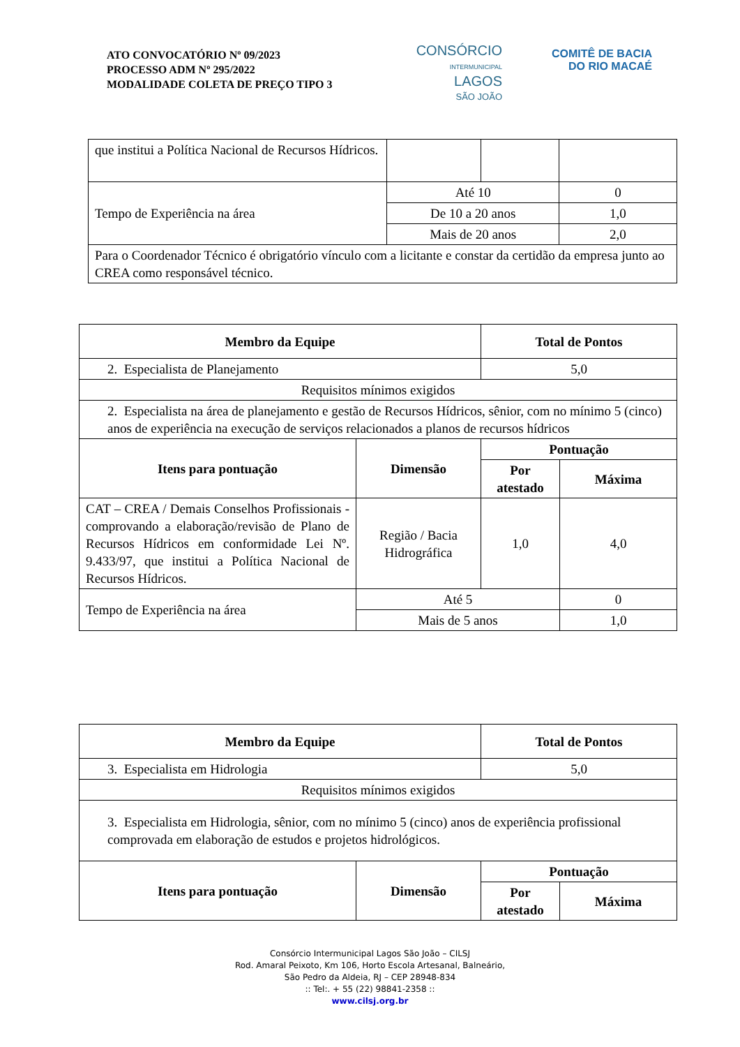ATO CONVOCATÓRIO Nº 09/2023
PROCESSO ADM Nº 295/2022
MODALIDADE COLETA DE PREÇO TIPO 3
CONSÓRCIO
INTERMUNICIPAL
LAGOS
SÃO JOÃO
COMITÊ DE BACIA
DO RIO MACAÉ
| que institui a Política Nacional de Recursos Hídricos. | | | |
| Tempo de Experiência na área | Até 10 | | 0 |
| | De 10 a 20 anos | | 1,0 |
| | Mais de 20 anos | | 2,0 |
| Para o Coordenador Técnico é obrigatório vínculo com a licitante e constar da certidão da empresa junto ao CREA como responsável técnico. | | | |
| Membro da Equipe | | Total de Pontos | |
| --- | --- | --- | --- |
| 2. Especialista de Planejamento | | 5,0 | |
| Requisitos mínimos exigidos | | | |
| 2. Especialista na área de planejamento e gestão de Recursos Hídricos, sênior, com no mínimo 5 (cinco) anos de experiência na execução de serviços relacionados a planos de recursos hídricos | | | |
| Itens para pontuação | Dimensão | Pontuação | |
| | | Por atestado | Máxima |
| CAT – CREA / Demais Conselhos Profissionais - comprovando a elaboração/revisão de Plano de Recursos Hídricos em conformidade Lei Nº. 9.433/97, que institui a Política Nacional de Recursos Hídricos. | Região / Bacia Hidrográfica | 1,0 | 4,0 |
| Tempo de Experiência na área | Até 5 | | 0 |
| | Mais de 5 anos | | 1,0 |
| Membro da Equipe | | Total de Pontos | |
| --- | --- | --- | --- |
| 3. Especialista em Hidrologia | | 5,0 | |
| Requisitos mínimos exigidos | | | |
| 3. Especialista em Hidrologia, sênior, com no mínimo 5 (cinco) anos de experiência profissional comprovada em elaboração de estudos e projetos hidrológicos. | | | |
| Itens para pontuação | Dimensão | Pontuação | |
| | | Por atestado | Máxima |
Consórcio Intermunicipal Lagos São João – CILSJ
Rod. Amaral Peixoto, Km 106, Horto Escola Artesanal, Balneário,
São Pedro da Aldeia, RJ – CEP 28948-834
:: Tel:. + 55 (22) 98841-2358 ::
www.cilsj.org.br